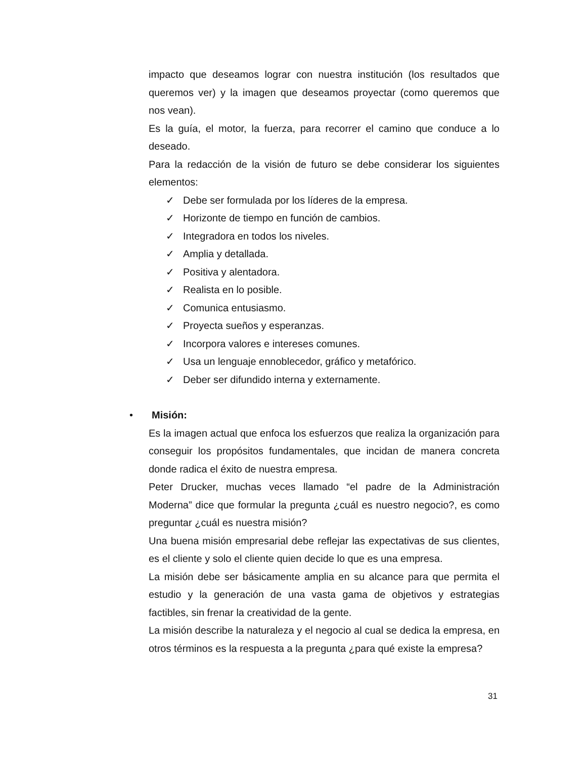impacto que deseamos lograr con nuestra institución (los resultados que queremos ver) y la imagen que deseamos proyectar (como queremos que nos vean).
Es la guía, el motor, la fuerza, para recorrer el camino que conduce a lo deseado.
Para la redacción de la visión de futuro se debe considerar los siguientes elementos:
✓ Debe ser formulada por los líderes de la empresa.
✓ Horizonte de tiempo en función de cambios.
✓ Integradora en todos los niveles.
✓ Amplia y detallada.
✓ Positiva y alentadora.
✓ Realista en lo posible.
✓ Comunica entusiasmo.
✓ Proyecta sueños y esperanzas.
✓ Incorpora valores e intereses comunes.
✓ Usa un lenguaje ennoblecedor, gráfico y metafórico.
✓ Deber ser difundido interna y externamente.
• Misión:
Es la imagen actual que enfoca los esfuerzos que realiza la organización para conseguir los propósitos fundamentales, que incidan de manera concreta donde radica el éxito de nuestra empresa.
Peter Drucker, muchas veces llamado “el padre de la Administración Moderna” dice que formular la pregunta ¿cuál es nuestro negocio?, es como preguntar ¿cuál es nuestra misión?
Una buena misión empresarial debe reflejar las expectativas de sus clientes, es el cliente y solo el cliente quien decide lo que es una empresa.
La misión debe ser básicamente amplia en su alcance para que permita el estudio y la generación de una vasta gama de objetivos y estrategias factibles, sin frenar la creatividad de la gente.
La misión describe la naturaleza y el negocio al cual se dedica la empresa, en otros términos es la respuesta a la pregunta ¿para qué existe la empresa?
31